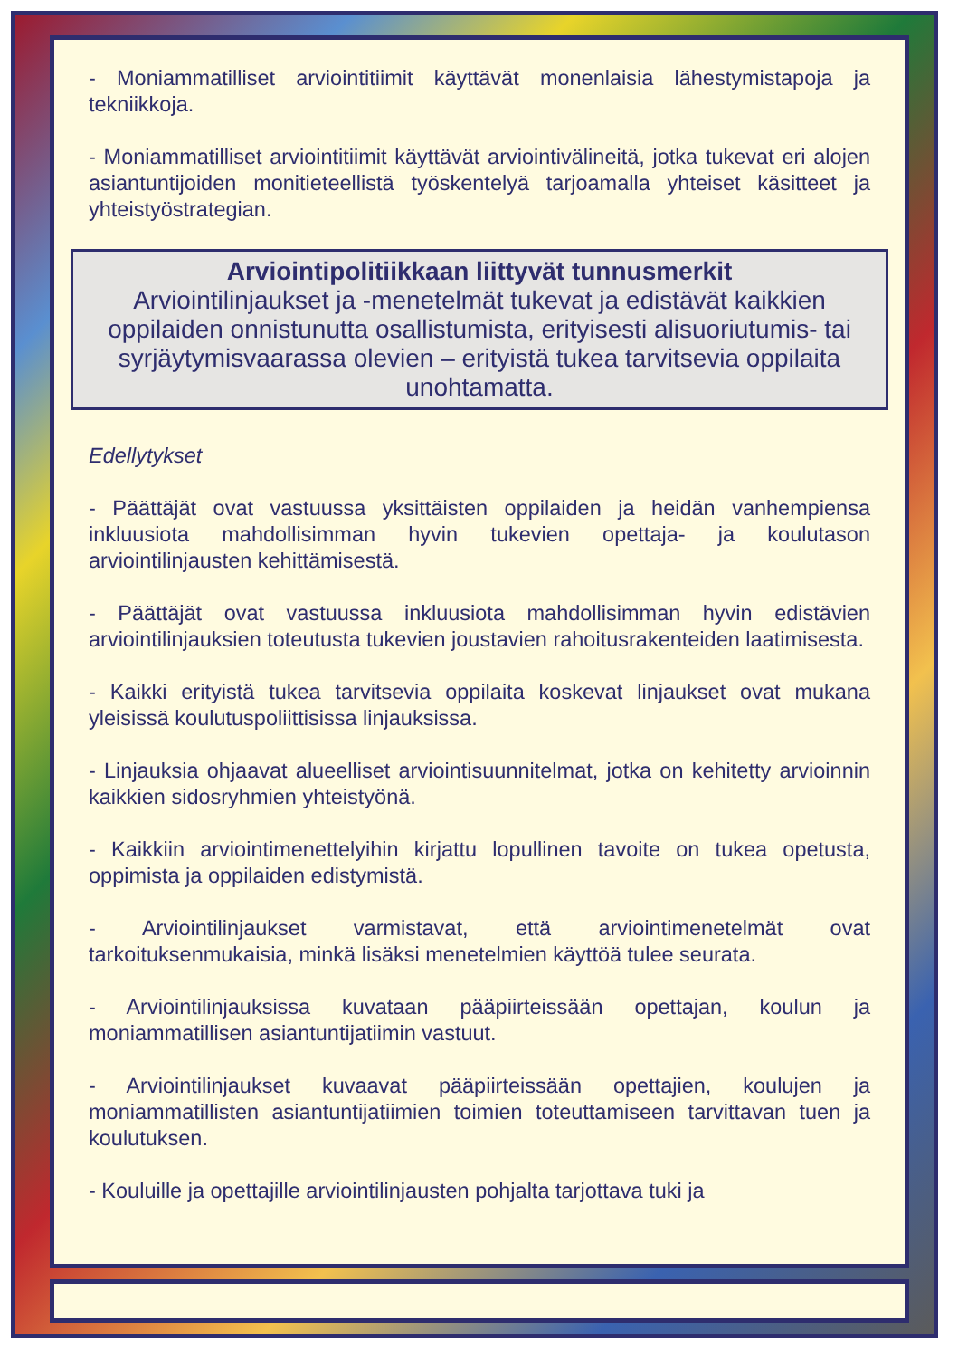- Moniammatilliset arviointitiimit käyttävät monenlaisia lähestymistapoja ja tekniikkoja.
- Moniammatilliset arviointitiimit käyttävät arviointivälineitä, jotka tukevat eri alojen asiantuntijoiden monitieteellistä työskentelyä tarjoamalla yhteiset käsitteet ja yhteistyöstrategian.
Arviointipolitiikkaan liittyvät tunnusmerkit
Arviointilinjaukset ja -menetelmät tukevat ja edistävät kaikkien oppilaiden onnistunutta osallistumista, erityisesti alisuoriutumis- tai syrjäytymisvaarassa olevien – erityistä tukea tarvitsevia oppilaita unohtamatta.
Edellytykset
- Päättäjät ovat vastuussa yksittäisten oppilaiden ja heidän vanhempiensa inkluusiota mahdollisimman hyvin tukevien opettaja- ja koulutason arviointilinjausten kehittämisestä.
- Päättäjät ovat vastuussa inkluusiota mahdollisimman hyvin edistävien arviointilinjauksien toteutusta tukevien joustavien rahoitusrakenteiden laatimisesta.
- Kaikki erityistä tukea tarvitsevia oppilaita koskevat linjaukset ovat mukana yleisissä koulutuspoliittisissa linjauksissa.
- Linjauksia ohjaavat alueelliset arviointisuunnitelmat, jotka on kehitetty arvioinnin kaikkien sidosryhmien yhteistyönä.
- Kaikkiin arviointimenettelyihin kirjattu lopullinen tavoite on tukea opetusta, oppimista ja oppilaiden edistymistä.
- Arviointilinjaukset varmistavat, että arviointimenetelmät ovat tarkoituksenmukaisia, minkä lisäksi menetelmien käyttöä tulee seurata.
- Arviointilinjauksissa kuvataan pääpiirteissään opettajan, koulun ja moniammatillisen asiantuntijatiimin vastuut.
- Arviointilinjaukset kuvaavat pääpiirteissään opettajien, koulujen ja moniammatillisten asiantuntijatiimien toimien toteuttamiseen tarvittavan tuen ja koulutuksen.
- Kouluille ja opettajille arviointilinjausten pohjalta tarjottava tuki ja